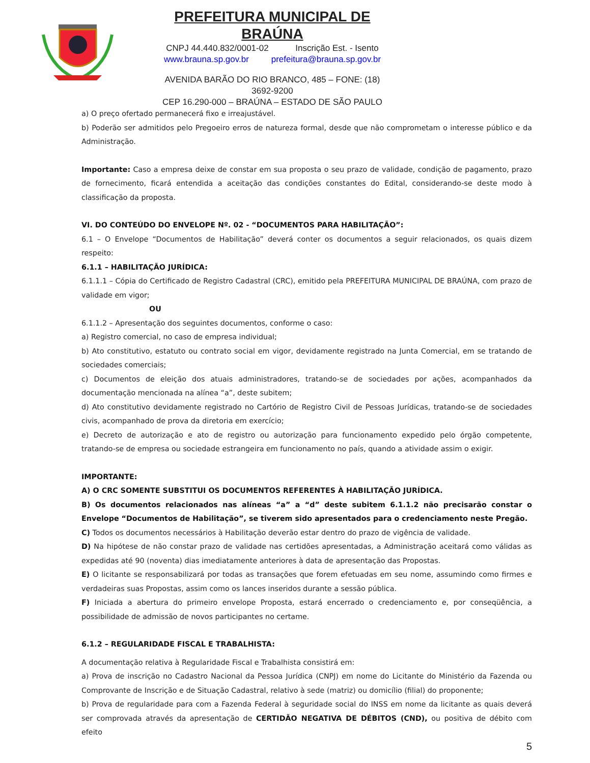PREFEITURA MUNICIPAL DE BRAÚNA
CNPJ 44.440.832/0001-02 Inscrição Est. - Isento
www.brauna.sp.gov.br prefeitura@brauna.sp.gov.br
AVENIDA BARÃO DO RIO BRANCO, 485 – FONE: (18) 3692-9200
CEP 16.290-000 – BRAÚNA – ESTADO DE SÃO PAULO
a) O preço ofertado permanecerá fixo e irreajustável.
b) Poderão ser admitidos pelo Pregoeiro erros de natureza formal, desde que não comprometam o interesse público e da Administração.
Importante: Caso a empresa deixe de constar em sua proposta o seu prazo de validade, condição de pagamento, prazo de fornecimento, ficará entendida a aceitação das condições constantes do Edital, considerando-se deste modo à classificação da proposta.
VI. DO CONTEÚDO DO ENVELOPE Nº. 02 - “DOCUMENTOS PARA HABILITAÇÃO”:
6.1 – O Envelope “Documentos de Habilitação” deverá conter os documentos a seguir relacionados, os quais dizem respeito:
6.1.1 – HABILITAÇÃO JURÍDICA:
6.1.1.1 – Cópia do Certificado de Registro Cadastral (CRC), emitido pela PREFEITURA MUNICIPAL DE BRAÚNA, com prazo de validade em vigor;
OU
6.1.1.2 – Apresentação dos seguintes documentos, conforme o caso:
a) Registro comercial, no caso de empresa individual;
b) Ato constitutivo, estatuto ou contrato social em vigor, devidamente registrado na Junta Comercial, em se tratando de sociedades comerciais;
c) Documentos de eleição dos atuais administradores, tratando-se de sociedades por ações, acompanhados da documentação mencionada na alínea “a”, deste subitem;
d) Ato constitutivo devidamente registrado no Cartório de Registro Civil de Pessoas Jurídicas, tratando-se de sociedades civis, acompanhado de prova da diretoria em exercício;
e) Decreto de autorização e ato de registro ou autorização para funcionamento expedido pelo órgão competente, tratando-se de empresa ou sociedade estrangeira em funcionamento no país, quando a atividade assim o exigir.
IMPORTANTE:
A) O CRC SOMENTE SUBSTITUI OS DOCUMENTOS REFERENTES À HABILITAÇÃO JURÍDICA.
B) Os documentos relacionados nas alíneas “a” a “d” deste subitem 6.1.1.2 não precisarão constar o Envelope “Documentos de Habilitação”, se tiverem sido apresentados para o credenciamento neste Pregão.
C) Todos os documentos necessários à Habilitação deverão estar dentro do prazo de vigência de validade.
D) Na hipótese de não constar prazo de validade nas certidões apresentadas, a Administração aceitará como válidas as expedidas até 90 (noventa) dias imediatamente anteriores à data de apresentação das Propostas.
E) O licitante se responsabilizará por todas as transações que forem efetuadas em seu nome, assumindo como firmes e verdadeiras suas Propostas, assim como os lances inseridos durante a sessão pública.
F) Iniciada a abertura do primeiro envelope Proposta, estará encerrado o credenciamento e, por conseqüência, a possibilidade de admissão de novos participantes no certame.
6.1.2 – REGULARIDADE FISCAL E TRABALHISTA:
A documentação relativa à Regularidade Fiscal e Trabalhista consistirá em:
a) Prova de inscrição no Cadastro Nacional da Pessoa Jurídica (CNPJ) em nome do Licitante do Ministério da Fazenda ou Comprovante de Inscrição e de Situação Cadastral, relativo à sede (matriz) ou domicílio (filial) do proponente;
b) Prova de regularidade para com a Fazenda Federal à seguridade social do INSS em nome da licitante as quais deverá ser comprovada através da apresentação de CERTIDÃO NEGATIVA DE DÉBITOS (CND), ou positiva de débito com efeito
5